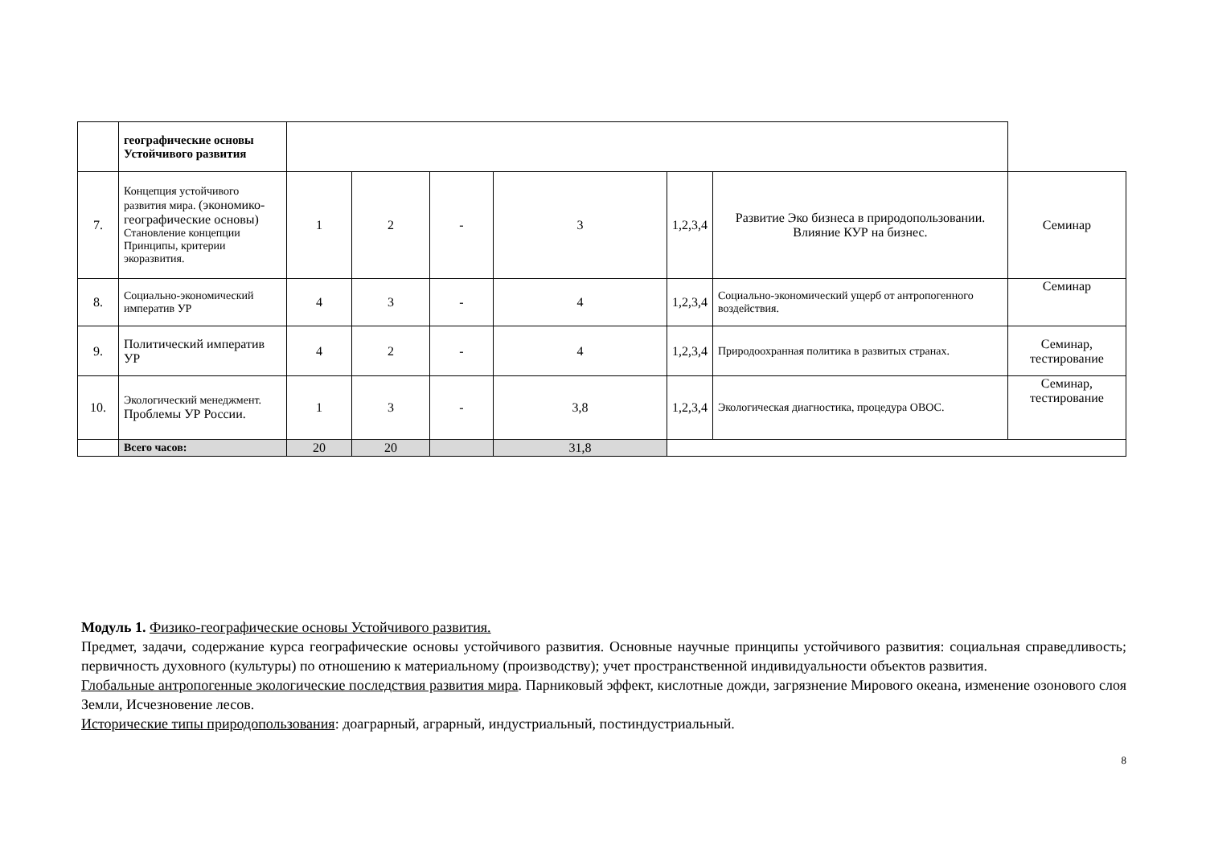| | географические основы Устойчивого развития | | | | | | | |
| 7. | Концепция устойчивого развития мира. (экономико-географические основы) Становление концепции Принципы, критерии экоразвития. | 1 | 2 | - | 3 | 1,2,3,4 | Развитие Эко бизнеса в природопользовании. Влияние КУР на бизнес. | Семинар |
| 8. | Социально-экономический императив УР | 4 | 3 | - | 4 | 1,2,3,4 | Социально-экономический ущерб от антропогенного воздействия. | Семинар |
| 9. | Политический императив УР | 4 | 2 | - | 4 | 1,2,3,4 | Природоохранная политика в развитых странах. | Семинар, тестирование |
| 10. | Экологический менеджмент. Проблемы УР России. | 1 | 3 | - | 3,8 | 1,2,3,4 | Экологическая диагностика, процедура ОВОС. | Семинар, тестирование |
| | Всего часов: | 20 | 20 | | 31,8 | | | |
Модуль 1. Физико-географические основы Устойчивого развития.
Предмет, задачи, содержание курса географические основы устойчивого развития. Основные научные принципы устойчивого развития: социальная справедливость; первичность духовного (культуры) по отношению к материальному (производству); учет пространственной индивидуальности объектов развития.
Глобальные антропогенные экологические последствия развития мира. Парниковый эффект, кислотные дожди, загрязнение Мирового океана, изменение озонового слоя Земли, Исчезновение лесов.
Исторические типы природопользования: доаграрный, аграрный, индустриальный, постиндустриальный.
8